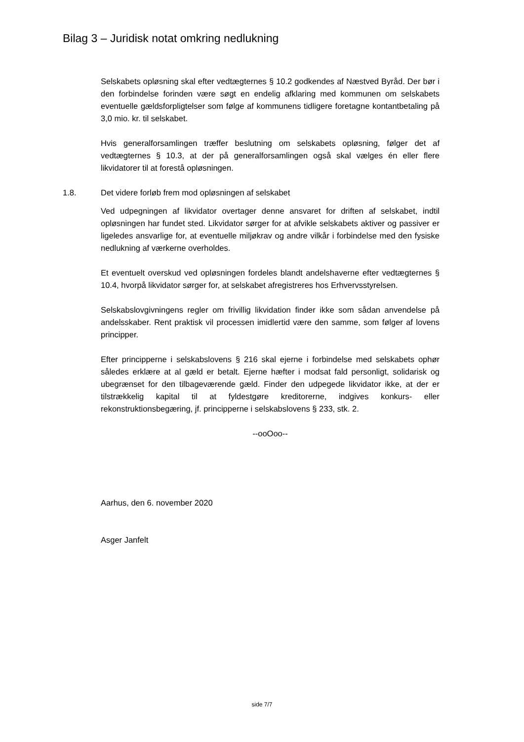Bilag 3 – Juridisk notat omkring nedlukning
Selskabets opløsning skal efter vedtægternes § 10.2 godkendes af Næstved Byråd. Der bør i den forbindelse forinden være søgt en endelig afklaring med kommunen om selskabets eventuelle gældsforpligtelser som følge af kommunens tidligere foretagne kontantbetaling på 3,0 mio. kr. til selskabet.
Hvis generalforsamlingen træffer beslutning om selskabets opløsning, følger det af vedtægternes § 10.3, at der på generalforsamlingen også skal vælges én eller flere likvidatorer til at forestå opløsningen.
1.8. Det videre forløb frem mod opløsningen af selskabet
Ved udpegningen af likvidator overtager denne ansvaret for driften af selskabet, indtil opløsningen har fundet sted. Likvidator sørger for at afvikle selskabets aktiver og passiver er ligeledes ansvarlige for, at eventuelle miljøkrav og andre vilkår i forbindelse med den fysiske nedlukning af værkerne overholdes.
Et eventuelt overskud ved opløsningen fordeles blandt andelshaverne efter vedtægternes § 10.4, hvorpå likvidator sørger for, at selskabet afregistreres hos Erhvervsstyrelsen.
Selskabslovgivningens regler om frivillig likvidation finder ikke som sådan anvendelse på andelsskaber. Rent praktisk vil processen imidlertid være den samme, som følger af lovens principper.
Efter principperne i selskabslovens § 216 skal ejerne i forbindelse med selskabets ophør således erklære at al gæld er betalt. Ejerne hæfter i modsat fald personligt, solidarisk og ubegrænset for den tilbageværende gæld. Finder den udpegede likvidator ikke, at der er tilstrækkelig kapital til at fyldestgøre kreditorerne, indgives konkurs- eller rekonstruktionsbegæring, jf. principperne i selskabslovens § 233, stk. 2.
--ooOoo--
Aarhus, den 6. november 2020
Asger Janfelt
side 7/7